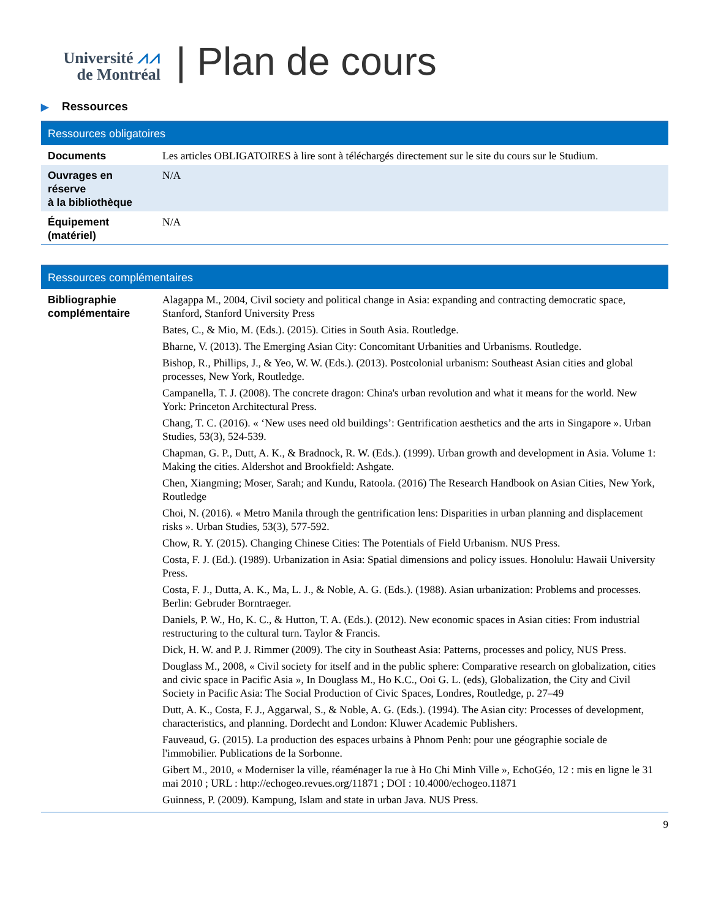Université ⩘⩘
de Montréal
| Plan de cours
▶ Ressources
| Ressources obligatoires | |
| --- | --- |
| Documents | Les articles OBLIGATOIRES à lire sont à téléchargés directement sur le site du cours sur le Studium. |
| Ouvrages en réserve à la bibliothèque | N/A |
| Équipement (matériel) | N/A |
| Ressources complémentaires | |
| --- | --- |
| Bibliographie complémentaire | Alagappa M., 2004, Civil society and political change in Asia: expanding and contracting democratic space, Stanford, Stanford University Press Bates, C., & Mio, M. (Eds.). (2015). Cities in South Asia. Routledge. Bharne, V. (2013). The Emerging Asian City: Concomitant Urbanities and Urbanisms. Routledge. Bishop, R., Phillips, J., & Yeo, W. W. (Eds.). (2013). Postcolonial urbanism: Southeast Asian cities and global processes, New York, Routledge. Campanella, T. J. (2008). The concrete dragon: China's urban revolution and what it means for the world. New York: Princeton Architectural Press. Chang, T. C. (2016). « ‘New uses need old buildings’: Gentrification aesthetics and the arts in Singapore ». Urban Studies, 53(3), 524-539. Chapman, G. P., Dutt, A. K., & Bradnock, R. W. (Eds.). (1999). Urban growth and development in Asia. Volume 1: Making the cities. Aldershot and Brookfield: Ashgate. Chen, Xiangming; Moser, Sarah; and Kundu, Ratoola. (2016) The Research Handbook on Asian Cities, New York, Routledge Choi, N. (2016). « Metro Manila through the gentrification lens: Disparities in urban planning and displacement risks ». Urban Studies, 53(3), 577-592. Chow, R. Y. (2015). Changing Chinese Cities: The Potentials of Field Urbanism. NUS Press. Costa, F. J. (Ed.). (1989). Urbanization in Asia: Spatial dimensions and policy issues. Honolulu: Hawaii University Press. Costa, F. J., Dutta, A. K., Ma, L. J., & Noble, A. G. (Eds.). (1988). Asian urbanization: Problems and processes. Berlin: Gebruder Borntraeger. Daniels, P. W., Ho, K. C., & Hutton, T. A. (Eds.). (2012). New economic spaces in Asian cities: From industrial restructuring to the cultural turn. Taylor & Francis. Dick, H. W. and P. J. Rimmer (2009). The city in Southeast Asia: Patterns, processes and policy, NUS Press. Douglass M., 2008, « Civil society for itself and in the public sphere: Comparative research on globalization, cities and civic space in Pacific Asia », In Douglass M., Ho K.C., Ooi G. L. (eds), Globalization, the City and Civil Society in Pacific Asia: The Social Production of Civic Spaces, Londres, Routledge, p. 27–49 Dutt, A. K., Costa, F. J., Aggarwal, S., & Noble, A. G. (Eds.). (1994). The Asian city: Processes of development, characteristics, and planning. Dordecht and London: Kluwer Academic Publishers. Fauveaud, G. (2015). La production des espaces urbains à Phnom Penh: pour une géographie sociale de l'immobilier. Publications de la Sorbonne. Gibert M., 2010, « Moderniser la ville, réaménager la rue à Ho Chi Minh Ville », EchoGéo, 12 : mis en ligne le 31 mai 2010 ; URL : http://echogeo.revues.org/11871 ; DOI : 10.4000/echogeo.11871 Guinness, P. (2009). Kampung, Islam and state in urban Java. NUS Press. |
9